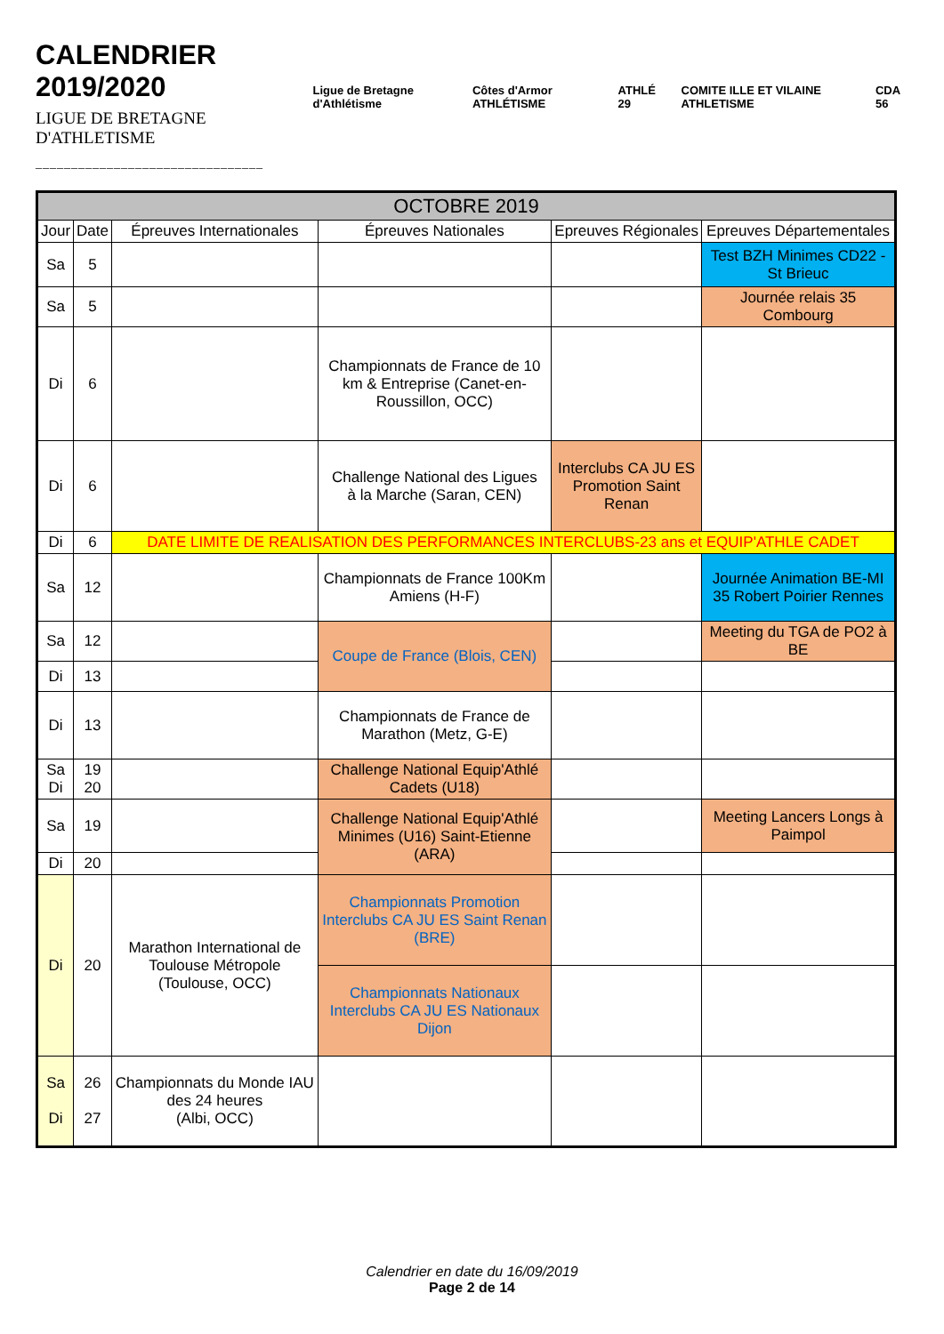CALENDRIER 2019/2020
LIGUE DE BRETAGNE D'ATHLETISME
________________________________
Ligue de Bretagne d'Athlétisme Côtes d'Armor ATHLÉTISME ATHLÉ 29 COMITE ILLE ET VILAINE ATHLETISME CDA 56
| OCTOBRE 2019 | | | | | |
| --- | --- | --- | --- | --- | --- |
| Jour | Date | Épreuves Internationales | Épreuves Nationales | Epreuves Régionales | Epreuves Départementales |
| Sa | 5 | | | | Test BZH Minimes CD22 - St Brieuc |
| Sa | 5 | | | | Journée relais 35 Combourg |
| Di | 6 | | Championnats de France de 10 km & Entreprise (Canet-en-Roussillon, OCC) | | |
| Di | 6 | | Challenge National des Ligues à la Marche (Saran, CEN) | Interclubs CA JU ES Promotion Saint Renan | |
| Di | 6 | DATE LIMITE DE REALISATION DES PERFORMANCES INTERCLUBS-23 ans et EQUIP'ATHLE CADET | | | |
| Sa | 12 | | Championnats de France 100Km Amiens (H-F) | | Journée Animation BE-MI 35 Robert Poirier Rennes |
| Sa | 12 | | Coupe de France (Blois, CEN) | | Meeting du TGA de PO2 à BE |
| Di | 13 | | | | |
| Di | 13 | | Championnats de France de Marathon (Metz, G-E) | | |
| Sa Di | 19 20 | | Challenge National Equip'Athlé Cadets (U18) | | |
| Sa | 19 | | Challenge National Equip'Athlé Minimes (U16) Saint-Etienne (ARA) | | Meeting Lancers Longs à Paimpol |
| Di | 20 | | | | |
| Di | 20 | Marathon International de Toulouse Métropole (Toulouse, OCC) | Championnats Promotion Interclubs CA JU ES Saint Renan (BRE) | | |
| | | | Championnats Nationaux Interclubs CA JU ES Nationaux Dijon | | |
| Sa Di | 26 27 | Championnats du Monde IAU des 24 heures (Albi, OCC) | | | |
Calendrier en date du 16/09/2019
Page 2 de 14